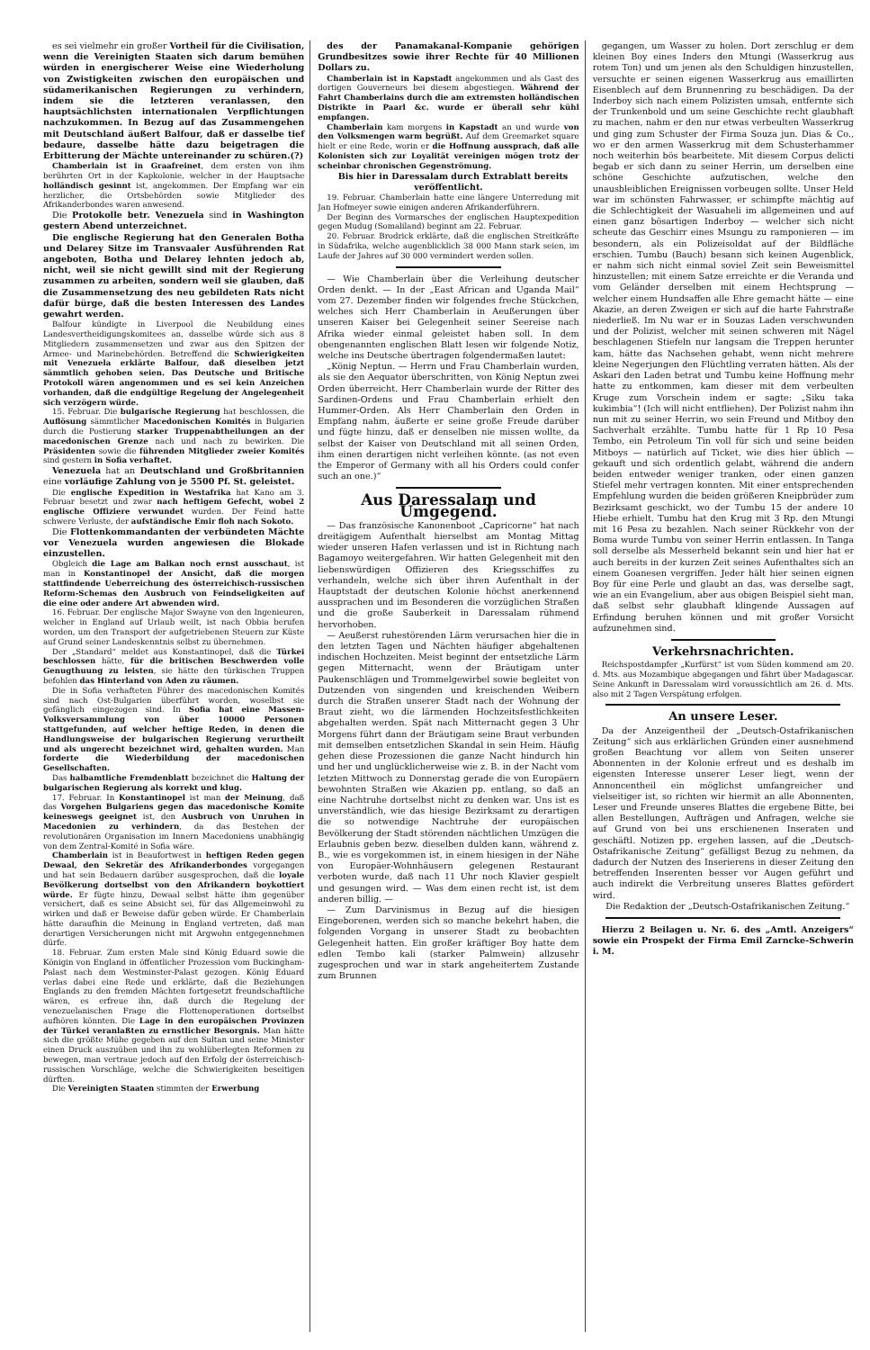es sei vielmehr ein großer Vortheil für die Civilisation, wenn die Vereinigten Staaten sich darum bemühen würden in energischerer Weise eine Wiederholung von Zwistigkeiten zwischen den europäischen und südamerikanischen Regierungen zu verhindern, indem sie die letzteren veranlassen, den hauptsächlichsten internationalen Verpflichtungen nachzukommen. In Bezug auf das Zusammengehen mit Deutschland äußert Balfour, daß er dasselbe tief bedaure, dasselbe hätte dazu beigetragen die Erbitterung der Mächte untereinander zu schüren.(?)
Chamberlain ist in Graafreinet, dem ersten von ihm berührten Ort in der Kapkolonie, welcher in der Hauptsache holländisch gesinnt ist, angekommen. Der Empfang war ein herzlicher, die Ortsbehörden sowie Mitglieder des Afrikanderbondes waren anwesend.
Die Protokolle betr. Venezuela sind in Washington gestern Abend unterzeichnet.
Die englische Regierung hat den Generalen Botha und Delarey Sitze im Transvaaler Ausführenden Rat angeboten, Botha und Delarey lehnten jedoch ab, nicht, weil sie nicht gewillt sind mit der Regierung zusammen zu arbeiten, sondern weil sie glauben, daß die Zusammensetzung des neu gebildeten Rats nicht dafür bürge, daß die besten Interessen des Landes gewahrt werden.
Balfour kündigte in Liverpool die Neubildung eines Landesvertheidigungskomitees an, dasselbe würde sich aus 8 Mitgliedern zusammensetzen und zwar aus den Spitzen der Armee- und Marinebehörden. Betreffend die Schwierigkeiten mit Venezuela erklärte Balfour, daß dieselben jetzt sämmtlich gehoben seien. Das Deutsche und Britische Protokoll wären angenommen und es sei kein Anzeichen vorhanden, daß die endgültige Regelung der Angelegenheit sich verzögern würde.
15. Februar. Die bulgarische Regierung hat beschlossen, die Auflösung sämmtlicher Macedonischen Komités in Bulgarien durch die Postierung starker Truppenabtheilungen an der macedonischen Grenze nach und nach zu bewirken. Die Präsidenten sowie die führenden Mitglieder zweier Komités sind gestern in Sofia verhaftet.
Venezuela hat an Deutschland und Großbritannien eine vorläufige Zahlung von je 5500 Pf. St. geleistet.
Die englische Expedition in Westafrika hat Kano am 3. Februar besetzt und zwar nach heftigem Gefecht, wobei 2 englische Offiziere verwundet wurden. Der Feind hatte schwere Verluste, der aufständische Emir floh nach Sokoto.
Die Flottenkommandanten der verbündeten Mächte vor Venezuela wurden angewiesen die Blokade einzustellen.
Obgleich die Lage am Balkan noch ernst ausschaut, ist man in Konstantinopel der Ansicht, daß die morgen stattfindende Ueberreichung des österreichisch-russischen Reform-Schemas den Ausbruch von Feindseligkeiten auf die eine oder andere Art abwenden wird.
16. Februar. Der englische Major Swayne von den Ingenieuren, welcher in England auf Urlaub weilt, ist nach Obbia berufen worden, um den Transport der aufgetriebenen Steuern zur Küste auf Grund seiner Landeskenntnis selbst zu übernehmen.
Der „Standard“ meldet aus Konstantinopel, daß die Türkei beschlossen hätte, für die britischen Beschwerden volle Genugthuung zu leisten, sie hätte den türkischen Truppen befohlen das Hinterland von Aden zu räumen.
Die in Sofia verhafteten Führer des macedonischen Komités sind nach Ost-Bulgarien überführt worden, woselbst sie gefänglich eingezogen sind. In Sofia hat eine Massen-Volksversammlung von über 10000 Personen stattgefunden, auf welcher heftige Reden, in denen die Handlungsweise der bulgarischen Regierung verurtheilt und als ungerecht bezeichnet wird, gehalten wurden. Man forderte die Wiederbildung der macedonischen Gesellschaften.
Das halbamtliche Fremdenblatt bezeichnet die Haltung der bulgarischen Regierung als korrekt und klug.
17. Februar. In Konstantinopel ist man der Meinung, daß das Vorgehen Bulgariens gegen das macedonische Komite keineswegs geeignet ist, den Ausbruch von Unruhen in Macedonien zu verhindern, da das Bestehen der revolutionären Organisation im Innern Macedoniens unabhängig von dem Zentral-Komité in Sofia wäre.
Chamberlain ist in Beaufortwest in heftigen Reden gegen Dewaal, den Sekretär des Afrikanderbondes vorgegangen und hat sein Bedauern darüber ausgesprochen, daß die loyale Bevölkerung dortselbst von den Afrikandern boykottiert würde. Er fügte hinzu, Dewaal selbst hätte ihm gegenüber versichert, daß es seine Absicht sei, für das Allgemeinwohl zu wirken und daß er Beweise dafür geben würde. Er Chamberlain hätte daraufhin die Meinung in England vertreten, daß man derartigen Versicherungen nicht mit Argwohn entgegennehmen dürfe.
18. Februar. Zum ersten Male sind König Eduard sowie die Königin von England in öffentlicher Prozession vom Buckingham-Palast nach dem Westminster-Palast gezogen. König Eduard verlas dabei eine Rede und erklärte, daß die Beziehungen Englands zu den fremden Mächten fortgesetzt freundschaftliche wären, es erfreue ihn, daß durch die Regelung der venezuelanischen Frage die Flottenoperationen dortselbst aufhören könnten. Die Lage in den europäischen Provinzen der Türkei veranlaßten zu ernstlicher Besorgnis. Man hätte sich die größte Mühe gegeben auf den Sultan und seine Minister einen Druck auszuüben und ihn zu wohlüberlegten Reformen zu bewegen, man vertraue jedoch auf den Erfolg der österreichisch-russischen Vorschläge, welche die Schwierigkeiten beseitigen dürften.
Die Vereinigten Staaten stimmten der Erwerbung
des der Panamakanal-Kompanie gehörigen Grundbesitzes sowie ihrer Rechte für 40 Millionen Dollars zu.
Chamberlain ist in Kapstadt angekommen und als Gast des dortigen Gouverneurs bei diesem abgestiegen. Während der Fahrt Chamberlains durch die am extremsten holländischen Distrikte in Paarl &c. wurde er überall sehr kühl empfangen.
Chamberlain kam morgens in Kapstadt an und wurde von den Volksmengen warm begrüßt. Auf dem Greemarket square hielt er eine Rede, worin er die Hoffnung aussprach, daß alle Kolonisten sich zur Loyalität vereinigen mögen trotz der scheinbar chronischen Gegenströmung.
Bis hier in Daressalam durch Extrablatt bereits veröffentlicht.
19. Februar. Chamberlain hatte eine längere Unterredung mit Jan Hofmeyer sowie einigen anderen Afrikanderführern.
Der Beginn des Vormarsches der englischen Hauptexpedition gegen Mudug (Somaliland) beginnt am 22. Februar.
20. Februar. Brodrick erklärte, daß die englischen Streitkräfte in Südafrika, welche augenblicklich 38 000 Mann stark seien, im Laufe der Jahres auf 30 000 vermindert werden sollen.
— Wie Chamberlain über die Verleihung deutscher Orden denkt. — In der „East African and Uganda Mail“ vom 27. Dezember finden wir folgendes freche Stückchen, welches sich Herr Chamberlain in Aeußerungen über unseren Kaiser bei Gelegenheit seiner Seereise nach Afrika wieder einmal geleistet haben soll. In dem obengenannten englischen Blatt lesen wir folgende Notiz, welche ins Deutsche übertragen folgendermaßen lautet:
„König Neptun. — Herrn und Frau Chamberlain wurden, als sie den Aequator überschritten, von König Neptun zwei Orden überreicht. Herr Chamberlain wurde der Ritter des Sardinen-Ordens und Frau Chamberlain erhielt den Hummer-Orden. Als Herr Chamberlain den Orden in Empfang nahm, äußerte er seine große Freude darüber und fügte hinzu, daß er denselben nie missen wollte, da selbst der Kaiser von Deutschland mit all seinen Orden, ihm einen derartigen nicht verleihen könnte. (as not even the Emperor of Germany with all his Orders could confer such an one.)“
Aus Daressalam und Umgegend.
— Das französische Kanonenboot „Capricorne“ hat nach dreitägigem Aufenthalt hierselbst am Montag Mittag wieder unseren Hafen verlassen und ist in Richtung nach Bagamoyo weitergefahren. Wir hatten Gelegenheit mit den liebenswürdigen Offizieren des Kriegsschiffes zu verhandeln, welche sich über ihren Aufenthalt in der Hauptstadt der deutschen Kolonie höchst anerkennend aussprachen und im Besonderen die vorzüglichen Straßen und die große Sauberkeit in Daressalam rühmend hervorhoben.
— Aeußerst ruhestörenden Lärm verursachen hier die in den letzten Tagen und Nächten häufiger abgehaltenen indischen Hochzeiten. Meist beginnt der entsetzliche Lärm gegen Mitternacht, wenn der Bräutigam unter Paukenschlägen und Trommelgewirbel sowie begleitet von Dutzenden von singenden und kreischenden Weibern durch die Straßen unserer Stadt nach der Wohnung der Braut zieht, wo die lärmenden Hochzeitsfestlichkeiten abgehalten werden. Spät nach Mitternacht gegen 3 Uhr Morgens führt dann der Bräutigam seine Braut verbunden mit demselben entsetzlichen Skandal in sein Heim. Häufig gehen diese Prozessionen die ganze Nacht hindurch hin und her und unglücklicherweise wie z. B. in der Nacht vom letzten Mittwoch zu Donnerstag gerade die von Europäern bewohnten Straßen wie Akazien pp. entlang, so daß an eine Nachtruhe dortselbst nicht zu denken war. Uns ist es unverständlich, wie das hiesige Bezirksamt zu derartigen die so notwendige Nachtruhe der europäischen Bevölkerung der Stadt störenden nächtlichen Umzügen die Erlaubnis geben bezw. dieselben dulden kann, während z. B., wie es vorgekommen ist, in einem hiesigen in der Nähe von Europäer-Wohnhäusern gelegenen Restaurant verboten wurde, daß nach 11 Uhr noch Klavier gespielt und gesungen wird. — Was dem einen recht ist, ist dem anderen billig. —
— Zum Darvinismus in Bezug auf die hiesigen Eingeborenen, werden sich so manche bekehrt haben, die folgenden Vorgang in unserer Stadt zu beobachten Gelegenheit hatten. Ein großer kräftiger Boy hatte dem edlen Tembo kali (starker Palmwein) allzusehr zugesprochen und war in stark angeheitertem Zustande zum Brunnen
gegangen, um Wasser zu holen. Dort zerschlug er dem kleinen Boy eines Inders den Mtungi (Wasserkrug aus rotem Ton) und um jenen als den Schuldigen hinzustellen, versuchte er seinen eigenen Wasserkrug aus emaillirten Eisenblech auf dem Brunnenring zu beschädigen. Da der Inderboy sich nach einem Polizisten umsah, entfernte sich der Trunkenbold und um seine Geschichte recht glaubhaft zu machen, nahm er den nur etwas verbeulten Wasserkrug und ging zum Schuster der Firma Souza jun. Dias & Co., wo er den armen Wasserkrug mit dem Schusterhammer noch weiterhin bös bearbeitete. Mit diesem Corpus delicti begab er sich dann zu seiner Herrin, um derselben eine schöne Geschichte aufzutischen, welche den unausbleiblichen Ereignissen vorbeugen sollte. Unser Held war im schönsten Fahrwasser, er schimpfte mächtig auf die Schlechtigkeit der Wasuaheli im allgemeinen und auf einen ganz bösartigen Inderboy — welcher sich nicht scheute das Geschirr eines Msungu zu ramponieren — im besondern, als ein Polizeisoldat auf der Bildfläche erschien. Tumbu (Bauch) besann sich keinen Augenblick, er nahm sich nicht einmal soviel Zeit sein Beweismittel hinzustellen; mit einem Satze erreichte er die Veranda und vom Geländer derselben mit einem Hechtsprung — welcher einem Hundsaffen alle Ehre gemacht hätte — eine Akazie, an deren Zweigen er sich auf die harte Fahrstraße niederließ. Im Nu war er in Souzas Laden verschwunden und der Polizist, welcher mit seinen schweren mit Nägel beschlagenen Stiefeln nur langsam die Treppen herunter kam, hätte das Nachsehen gehabt, wenn nicht mehrere kleine Negerjungen den Flüchtling verraten hätten. Als der Askari den Laden betrat und Tumbu keine Hoffnung mehr hatte zu entkommen, kam dieser mit dem verbeulten Kruge zum Vorschein indem er sagte: „Siku taka kukimbia“! (Ich will nicht entfliehen). Der Polizist nahm ihn nun mit zu seiner Herrin, wo sein Freund und Mitboy den Sachverhalt erzählte. Tumbu hatte für 1 Rp 10 Pesa Tembo, ein Petroleum Tin voll für sich und seine beiden Mitboys — natürlich auf Ticket, wie dies hier üblich — gekauft und sich ordentlich gelabt, während die andern beiden entweder weniger tranken, oder einen ganzen Stiefel mehr vertragen konnten. Mit einer entsprechenden Empfehlung wurden die beiden größeren Kneipbrüder zum Bezirksamt geschickt, wo der Tumbu 15 der andere 10 Hiebe erhielt. Tumbu hat den Krug mit 3 Rp. den Mtungi mit 16 Pesa zu bezahlen. Nach seiner Rückkehr von der Boma wurde Tumbu von seiner Herrin entlassen. In Tanga soll derselbe als Messerheld bekannt sein und hier hat er auch bereits in der kurzen Zeit seines Aufenthaltes sich an einem Goanesen vergriffen. Jeder hält hier seinen eignen Boy für eine Perle und glaubt an das, was derselbe sagt, wie an ein Evangelium, aber aus obigen Beispiel sieht man, daß selbst sehr glaubhaft klingende Aussagen auf Erfindung beruhen können und mit großer Vorsicht aufzunehmen sind.
Verkehrsnachrichten.
Reichspostdampfer „Kurfürst“ ist vom Süden kommend am 20. d. Mts. aus Mozambique abgegangen und fährt über Madagascar. Seine Ankunft in Daressalam wird voraussichtlich am 26. d. Mts. also mit 2 Tagen Verspätung erfolgen.
An unsere Leser.
Da der Anzeigentheil der „Deutsch-Ostafrikanischen Zeitung“ sich aus erklärlichen Gründen einer ausnehmend großen Beachtung vor allem von Seiten unserer Abonnenten in der Kolonie erfreut und es deshalb im eigensten Interesse unserer Leser liegt, wenn der Annoncentheil ein möglichst umfangreicher und vielseitiger ist, so richten wir hiermit an alle Abonnenten, Leser und Freunde unseres Blattes die ergebene Bitte, bei allen Bestellungen, Aufträgen und Anfragen, welche sie auf Grund von bei uns erschienenen Inseraten und geschäftl. Notizen pp. ergehen lassen, auf die „Deutsch-Ostafrikanische Zeitung“ gefälligst Bezug zu nehmen, da dadurch der Nutzen des Inserierens in dieser Zeitung den betreffenden Inserenten besser vor Augen geführt und auch indirekt die Verbreitung unseres Blattes gefördert wird.
Die Redaktion der „Deutsch-Ostafrikanischen Zeitung.“
Hierzu 2 Beilagen u. Nr. 6. des „Amtl. Anzeigers“ sowie ein Prospekt der Firma Emil Zarncke-Schwerin i. M.